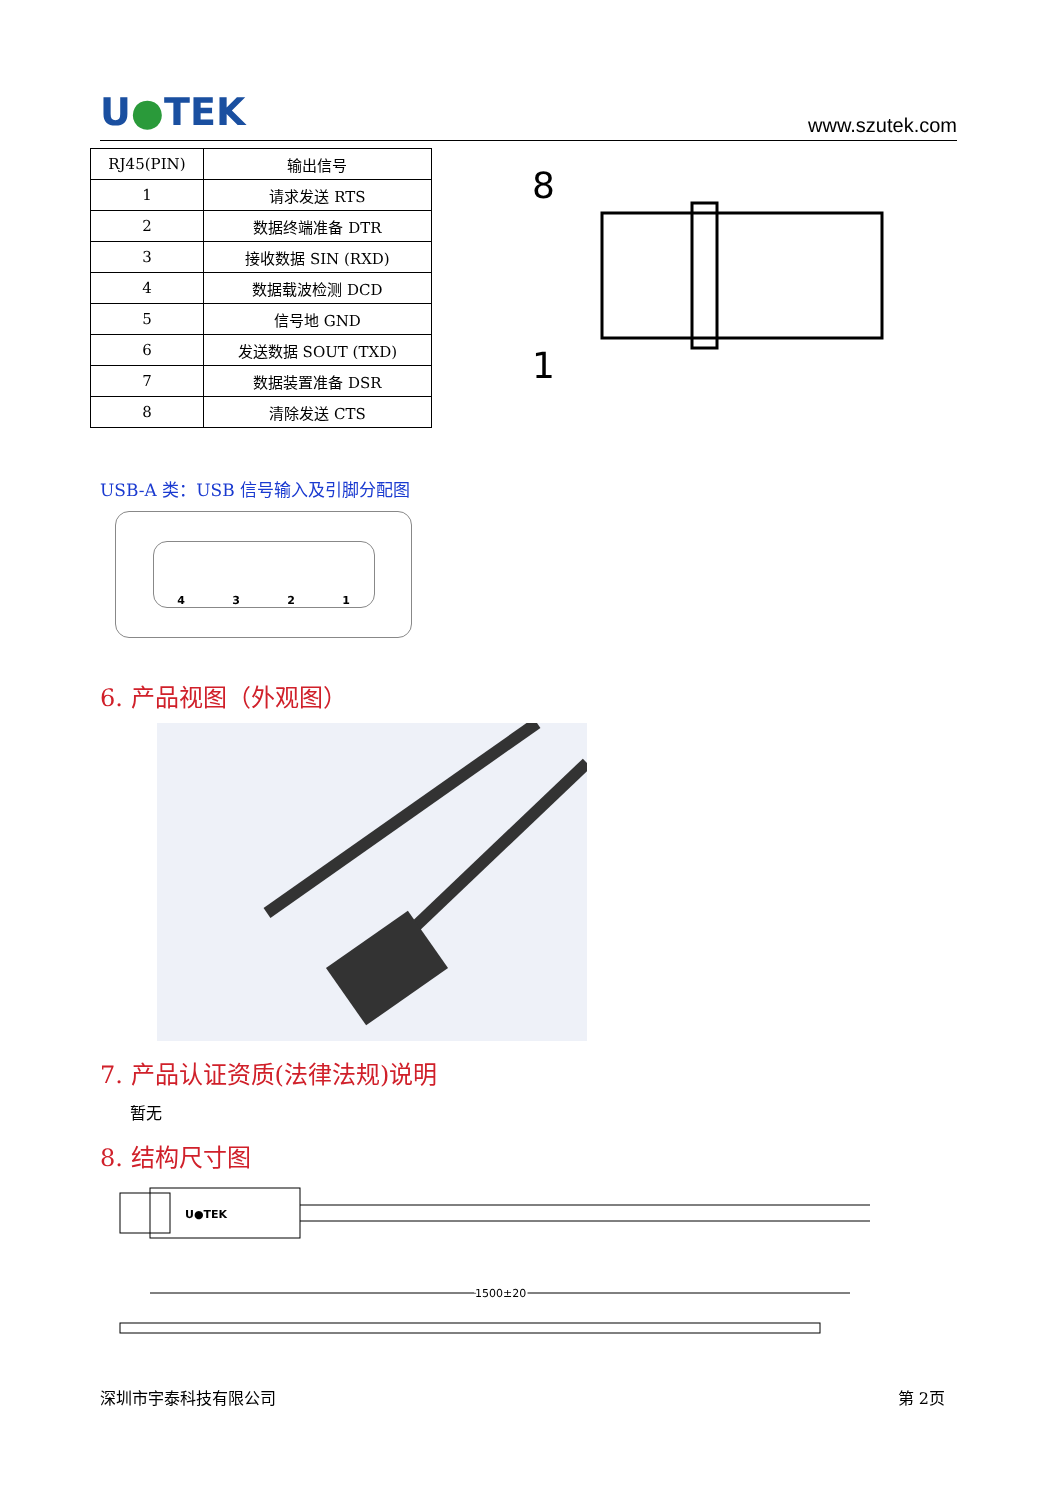U●TEK
www.szutek.com
| RJ45(PIN) | 输出信号 |
| --- | --- |
| 1 | 请求发送 RTS |
| 2 | 数据终端准备 DTR |
| 3 | 接收数据 SIN (RXD) |
| 4 | 数据载波检测 DCD |
| 5 | 信号地 GND |
| 6 | 发送数据 SOUT (TXD) |
| 7 | 数据装置准备 DSR |
| 8 | 清除发送 CTS |
8
1
USB-A 类：USB 信号输入及引脚分配图
4 3 2 1
6. 产品视图（外观图）
7. 产品认证资质(法律法规)说明
暂无
8. 结构尺寸图
U●TEK
1500±20
深圳市宇泰科技有限公司 第 2页